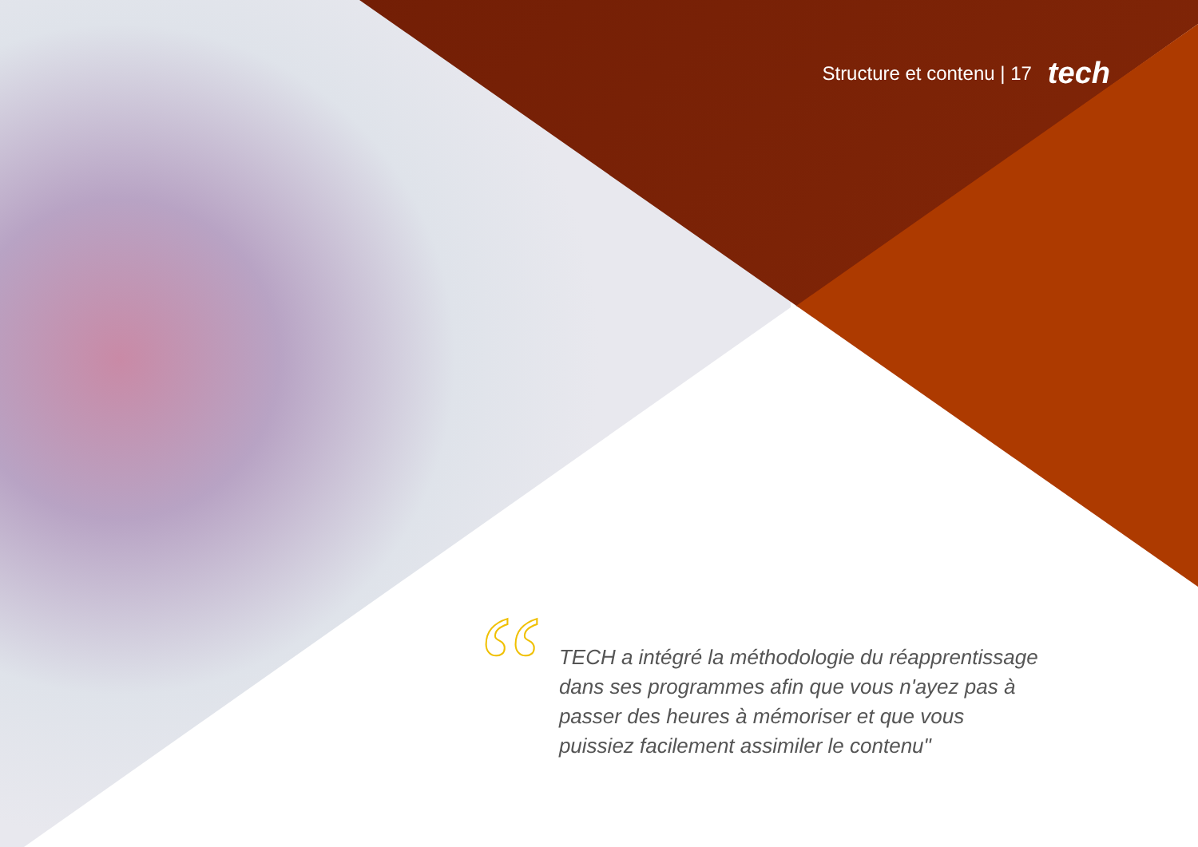Structure et contenu | 17 tech
“
TECH a intégré la méthodologie du réapprentissage dans ses programmes afin que vous n'ayez pas à passer des heures à mémoriser et que vous puissiez facilement assimiler le contenu"